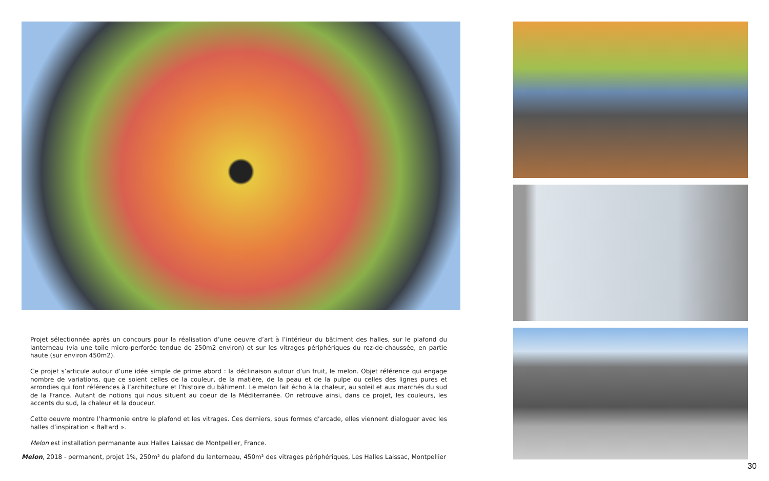Projet sélectionnée après un concours pour la réalisation d’une oeuvre d’art à l’intérieur du bâtiment des halles, sur le plafond du lanterneau (via une toile micro-perforée tendue de 250m2 environ) et sur les vitrages périphériques du rez-de-chaussée, en partie haute (sur environ 450m2).
Ce projet s’articule autour d’une idée simple de prime abord : la déclinaison autour d’un fruit, le melon. Objet référence qui engage nombre de variations, que ce soient celles de la couleur, de la matière, de la peau et de la pulpe ou celles des lignes pures et arrondies qui font références à l’architecture et l’histoire du bâtiment. Le melon fait écho à la chaleur, au soleil et aux marchés du sud de la France. Autant de notions qui nous situent au coeur de la Méditerranée. On retrouve ainsi, dans ce projet, les couleurs, les accents du sud, la chaleur et la douceur.
Cette oeuvre montre l’harmonie entre le plafond et les vitrages. Ces derniers, sous formes d’arcade, elles viennent dialoguer avec les halles d’inspiration « Baltard ».
Melon est installation permanante aux Halles Laissac de Montpellier, France.
Melon, 2018 - permanent, projet 1%, 250m² du plafond du lanterneau, 450m² des vitrages périphériques, Les Halles Laissac, Montpellier
30